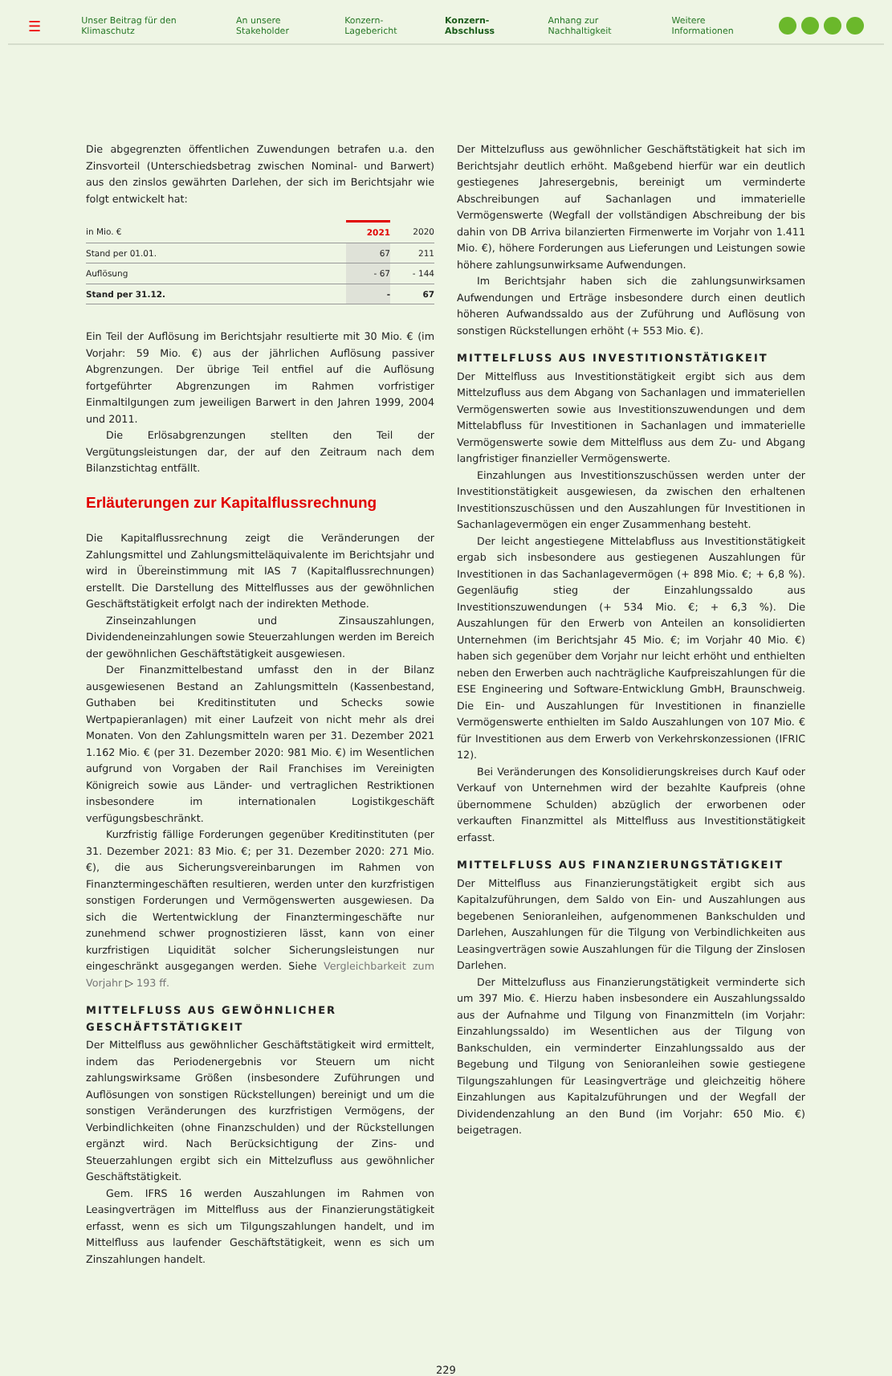☰ Unser Beitrag für den Klimaschutz An unsere Stakeholder Konzern-Lagebericht Konzern-Abschluss Anhang zur Nachhaltigkeit Weitere Informationen
Die abgegrenzten öffentlichen Zuwendungen betrafen u.a. den Zinsvorteil (Unterschiedsbetrag zwischen Nominal- und Barwert) aus den zinslos gewährten Darlehen, der sich im Berichtsjahr wie folgt entwickelt hat:
| in Mio. € | 2021 | 2020 |
| --- | --- | --- |
| Stand per 01.01. | 67 | 211 |
| Auflösung | - 67 | - 144 |
| Stand per 31.12. | - | 67 |
Ein Teil der Auflösung im Berichtsjahr resultierte mit 30 Mio. € (im Vorjahr: 59 Mio. €) aus der jährlichen Auflösung passiver Abgrenzungen. Der übrige Teil entfiel auf die Auflösung fortgeführter Abgrenzungen im Rahmen vorfristiger Einmaltilgungen zum jeweiligen Barwert in den Jahren 1999, 2004 und 2011.
Die Erlösabgrenzungen stellten den Teil der Vergütungsleistungen dar, der auf den Zeitraum nach dem Bilanzstichtag entfällt.
Erläuterungen zur Kapitalflussrechnung
Die Kapitalflussrechnung zeigt die Veränderungen der Zahlungsmittel und Zahlungsmitteläquivalente im Berichtsjahr und wird in Übereinstimmung mit IAS 7 (Kapitalflussrechnungen) erstellt. Die Darstellung des Mittelflusses aus der gewöhnlichen Geschäftstätigkeit erfolgt nach der indirekten Methode.
Zinseinzahlungen und Zinsauszahlungen, Dividendeneinzahlungen sowie Steuerzahlungen werden im Bereich der gewöhnlichen Geschäftstätigkeit ausgewiesen.
Der Finanzmittelbestand umfasst den in der Bilanz ausgewiesenen Bestand an Zahlungsmitteln (Kassenbestand, Guthaben bei Kreditinstituten und Schecks sowie Wertpapieranlagen) mit einer Laufzeit von nicht mehr als drei Monaten. Von den Zahlungsmitteln waren per 31. Dezember 2021 1.162 Mio. € (per 31. Dezember 2020: 981 Mio. €) im Wesentlichen aufgrund von Vorgaben der Rail Franchises im Vereinigten Königreich sowie aus Länder- und vertraglichen Restriktionen insbesondere im internationalen Logistikgeschäft verfügungsbeschränkt.
Kurzfristig fällige Forderungen gegenüber Kreditinstituten (per 31. Dezember 2021: 83 Mio. €; per 31. Dezember 2020: 271 Mio. €), die aus Sicherungsvereinbarungen im Rahmen von Finanztermingeschäften resultieren, werden unter den kurzfristigen sonstigen Forderungen und Vermögenswerten ausgewiesen. Da sich die Wertentwicklung der Finanztermingeschäfte nur zunehmend schwer prognostizieren lässt, kann von einer kurzfristigen Liquidität solcher Sicherungsleistungen nur eingeschränkt ausgegangen werden. Siehe Vergleichbarkeit zum Vorjahr ▷ 193 ff.
MITTELFLUSS AUS GEWÖHNLICHER GESCHÄFTSTÄTIGKEIT
Der Mittelfluss aus gewöhnlicher Geschäftstätigkeit wird ermittelt, indem das Periodenergebnis vor Steuern um nicht zahlungswirksame Größen (insbesondere Zuführungen und Auflösungen von sonstigen Rückstellungen) bereinigt und um die sonstigen Veränderungen des kurzfristigen Vermögens, der Verbindlichkeiten (ohne Finanzschulden) und der Rückstellungen ergänzt wird. Nach Berücksichtigung der Zins- und Steuerzahlungen ergibt sich ein Mittelzufluss aus gewöhnlicher Geschäftstätigkeit.
Gem. IFRS 16 werden Auszahlungen im Rahmen von Leasingverträgen im Mittelfluss aus der Finanzierungstätigkeit erfasst, wenn es sich um Tilgungszahlungen handelt, und im Mittelfluss aus laufender Geschäftstätigkeit, wenn es sich um Zinszahlungen handelt.
Der Mittelzufluss aus gewöhnlicher Geschäftstätigkeit hat sich im Berichtsjahr deutlich erhöht. Maßgebend hierfür war ein deutlich gestiegenes Jahresergebnis, bereinigt um verminderte Abschreibungen auf Sachanlagen und immaterielle Vermögenswerte (Wegfall der vollständigen Abschreibung der bis dahin von DB Arriva bilanzierten Firmenwerte im Vorjahr von 1.411 Mio. €), höhere Forderungen aus Lieferungen und Leistungen sowie höhere zahlungsunwirksame Aufwendungen.
Im Berichtsjahr haben sich die zahlungsunwirksamen Aufwendungen und Erträge insbesondere durch einen deutlich höheren Aufwandssaldo aus der Zuführung und Auflösung von sonstigen Rückstellungen erhöht (+ 553 Mio. €).
MITTELFLUSS AUS INVESTITIONSTÄTIGKEIT
Der Mittelfluss aus Investitionstätigkeit ergibt sich aus dem Mittelzufluss aus dem Abgang von Sachanlagen und immateriellen Vermögenswerten sowie aus Investitionszuwendungen und dem Mittelabfluss für Investitionen in Sachanlagen und immaterielle Vermögenswerte sowie dem Mittelfluss aus dem Zu- und Abgang langfristiger finanzieller Vermögenswerte.
Einzahlungen aus Investitionszuschüssen werden unter der Investitionstätigkeit ausgewiesen, da zwischen den erhaltenen Investitionszuschüssen und den Auszahlungen für Investitionen in Sachanlagevermögen ein enger Zusammenhang besteht.
Der leicht angestiegene Mittelabfluss aus Investitionstätigkeit ergab sich insbesondere aus gestiegenen Auszahlungen für Investitionen in das Sachanlagevermögen (+ 898 Mio. €; + 6,8 %). Gegenläufig stieg der Einzahlungssaldo aus Investitionszuwendungen (+ 534 Mio. €; + 6,3 %). Die Auszahlungen für den Erwerb von Anteilen an konsolidierten Unternehmen (im Berichtsjahr 45 Mio. €; im Vorjahr 40 Mio. €) haben sich gegenüber dem Vorjahr nur leicht erhöht und enthielten neben den Erwerben auch nachträgliche Kaufpreiszahlungen für die ESE Engineering und Software-Entwicklung GmbH, Braunschweig. Die Ein- und Auszahlungen für Investitionen in finanzielle Vermögenswerte enthielten im Saldo Auszahlungen von 107 Mio. € für Investitionen aus dem Erwerb von Verkehrskonzessionen (IFRIC 12).
Bei Veränderungen des Konsolidierungskreises durch Kauf oder Verkauf von Unternehmen wird der bezahlte Kaufpreis (ohne übernommene Schulden) abzüglich der erworbenen oder verkauften Finanzmittel als Mittelfluss aus Investitionstätigkeit erfasst.
MITTELFLUSS AUS FINANZIERUNGSTÄTIGKEIT
Der Mittelfluss aus Finanzierungstätigkeit ergibt sich aus Kapitalzuführungen, dem Saldo von Ein- und Auszahlungen aus begebenen Senioranleihen, aufgenommenen Bankschulden und Darlehen, Auszahlungen für die Tilgung von Verbindlichkeiten aus Leasingverträgen sowie Auszahlungen für die Tilgung der Zinslosen Darlehen.
Der Mittelzufluss aus Finanzierungstätigkeit verminderte sich um 397 Mio. €. Hierzu haben insbesondere ein Auszahlungssaldo aus der Aufnahme und Tilgung von Finanzmitteln (im Vorjahr: Einzahlungssaldo) im Wesentlichen aus der Tilgung von Bankschulden, ein verminderter Einzahlungssaldo aus der Begebung und Tilgung von Senioranleihen sowie gestiegene Tilgungszahlungen für Leasingverträge und gleichzeitig höhere Einzahlungen aus Kapitalzuführungen und der Wegfall der Dividendenzahlung an den Bund (im Vorjahr: 650 Mio. €) beigetragen.
229